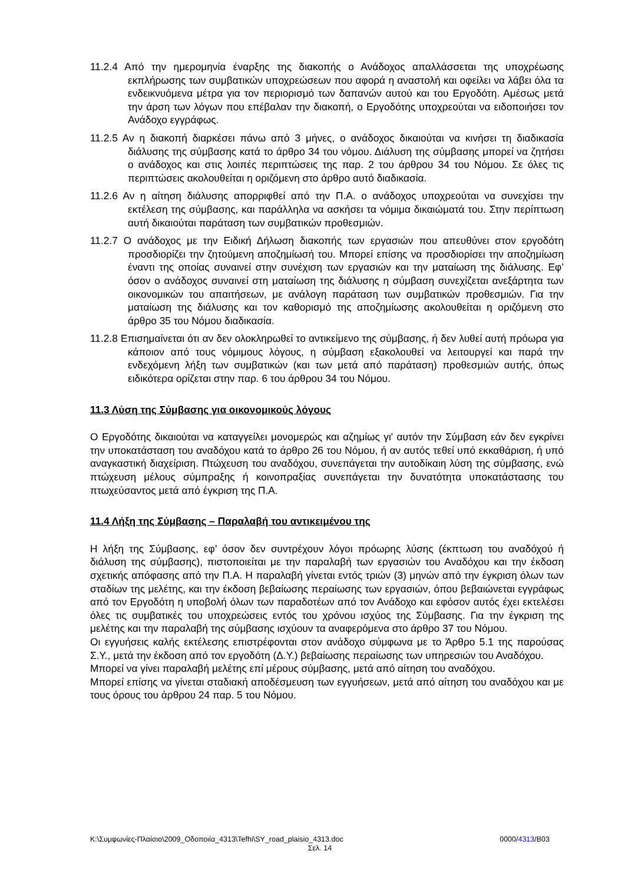11.2.4 Από την ημερομηνία έναρξης της διακοπής ο Ανάδοχος απαλλάσσεται της υποχρέωσης εκπλήρωσης των συμβατικών υποχρεώσεων που αφορά η αναστολή και οφείλει να λάβει όλα τα ενδεικνυόμενα μέτρα για τον περιορισμό των δαπανών αυτού και του Εργοδότη. Αμέσως μετά την άρση των λόγων που επέβαλαν την διακοπή, ο Εργοδότης υποχρεούται να ειδοποιήσει τον Ανάδοχο εγγράφως.
11.2.5 Αν η διακοπή διαρκέσει πάνω από 3 μήνες, ο ανάδοχος δικαιούται να κινήσει τη διαδικασία διάλυσης της σύμβασης κατά το άρθρο 34 του νόμου. Διάλυση της σύμβασης μπορεί να ζητήσει ο ανάδοχος και στις λοιπές περιπτώσεις της παρ. 2 του άρθρου 34 του Νόμου. Σε όλες τις περιπτώσεις ακολουθείται η οριζόμενη στο άρθρο αυτό διαδικασία.
11.2.6 Αν η αίτηση διάλυσης απορριφθεί από την Π.Α. ο ανάδοχος υποχρεούται να συνεχίσει την εκτέλεση της σύμβασης, και παράλληλα να ασκήσει τα νόμιμα δικαιώματά του. Στην περίπτωση αυτή δικαιούται παράταση των συμβατικών προθεσμιών.
11.2.7 Ο ανάδοχος με την Ειδική Δήλωση διακοπής των εργασιών που απευθύνει στον εργοδότη προσδιορίζει την ζητούμενη αποζημίωσή του. Μπορεί επίσης να προσδιορίσει την αποζημίωση έναντι της οποίας συναινεί στην συνέχιση των εργασιών και την ματαίωση της διάλυσης. Εφ’ όσον ο ανάδοχος συναινεί στη ματαίωση της διάλυσης η σύμβαση συνεχίζεται ανεξάρτητα των οικονομικών του απαιτήσεων, με ανάλογη παράταση των συμβατικών προθεσμιών. Για την ματαίωση της διάλυσης και τον καθορισμό της αποζημίωσης ακολουθείται η οριζόμενη στο άρθρο 35 του Νόμου διαδικασία.
11.2.8 Επισημαίνεται ότι αν δεν ολοκληρωθεί το αντικείμενο της σύμβασης, ή δεν λυθεί αυτή πρόωρα για κάποιον από τους νόμιμους λόγους, η σύμβαση εξακολουθεί να λειτουργεί και παρά την ενδεχόμενη λήξη των συμβατικών (και των μετά από παράταση) προθεσμιών αυτής, όπως ειδικότερα ορίζεται στην παρ. 6 του άρθρου 34 του Νόμου.
11.3 Λύση της Σύμβασης για οικονομικούς λόγους
Ο Εργοδότης δικαιούται να καταγγείλει μονομερώς και αζημίως γι' αυτόν την Σύμβαση εάν δεν εγκρίνει την υποκατάσταση του αναδόχου κατά το άρθρο 26 του Νόμου, ή αν αυτός τεθεί υπό εκκαθάριση, ή υπό αναγκαστική διαχείριση. Πτώχευση του αναδόχου, συνεπάγεται την αυτοδίκαιη λύση της σύμβασης, ενώ πτώχευση μέλους σύμπραξης ή κοινοπραξίας συνεπάγεται την δυνατότητα υποκατάστασης του πτωχεύσαντος μετά από έγκριση της Π.Α.
11.4 Λήξη της Σύμβασης – Παραλαβή του αντικειμένου της
Η λήξη της Σύμβασης, εφ’ όσον δεν συντρέχουν λόγοι πρόωρης λύσης (έκπτωση του αναδόχού ή διάλυση της σύμβασης), πιστοποιείται με την παραλαβή των εργασιών του Αναδόχου και την έκδοση σχετικής απόφασης από την Π.Α. Η παραλαβή γίνεται εντός τριών (3) μηνών από την έγκριση όλων των σταδίων της μελέτης, και την έκδοση βεβαίωσης περαίωσης των εργασιών, όπου βεβαιώνεται εγγράφως από τον Εργοδότη η υποβολή όλων των παραδοτέων από τον Ανάδοχο και εφόσον αυτός έχει εκτελέσει όλες τις συμβατικές του υποχρεώσεις εντός του χρόνου ισχύος της Σύμβασης. Για την έγκριση της μελέτης και την παραλαβή της σύμβασης ισχύουν τα αναφερόμενα στο άρθρο 37 του Νόμου.
Οι εγγυήσεις καλής εκτέλεσης επιστρέφονται στον ανάδοχο σύμφωνα με το Άρθρο 5.1 της παρούσας Σ.Υ., μετά την έκδοση από τον εργοδότη (Δ.Υ.) βεβαίωσης περαίωσης των υπηρεσιών του Αναδόχου.
Μπορεί να γίνει παραλαβή μελέτης επί μέρους σύμβασης, μετά από αίτηση του αναδόχου.
Μπορεί επίσης να γίνεται σταδιακή αποδέσμευση των εγγυήσεων, μετά από αίτηση του αναδόχου και με τους όρους του άρθρου 24 παρ. 5 του Νόμου.
K:\Συμφωνίες-Πλαίσιο\2009_Οδοποιία_4313\Tefhi\SY_road_plaisio_4313.doc 0000/4313/B03
Σελ. 14